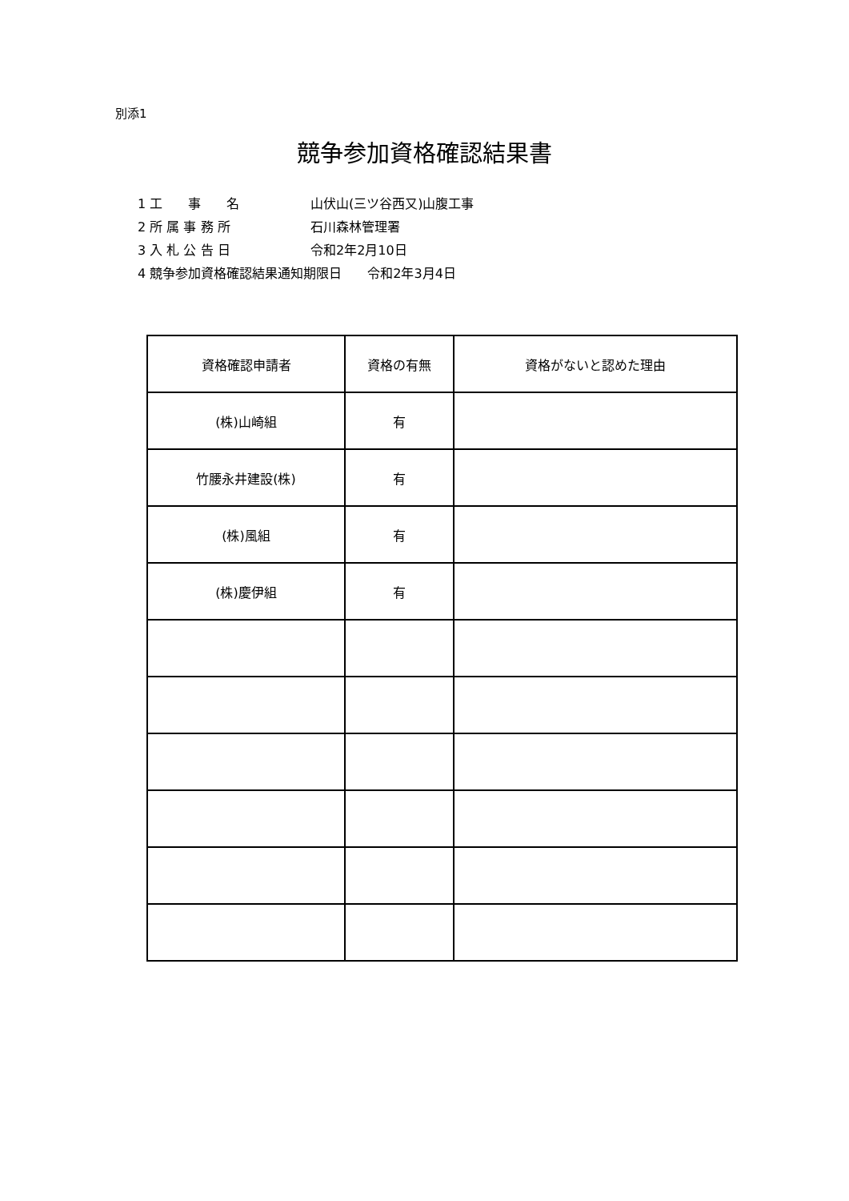別添1
競争参加資格確認結果書
1 工　　事　　名 山伏山(三ツ谷西又)山腹工事
2 所 属 事 務 所 石川森林管理署
3 入 札 公 告 日 令和2年2月10日
4 競争参加資格確認結果通知期限日　　令和2年3月4日
| 資格確認申請者 | 資格の有無 | 資格がないと認めた理由 |
| --- | --- | --- |
| (株)山崎組 | 有 | |
| 竹腰永井建設(株) | 有 | |
| (株)風組 | 有 | |
| (株)慶伊組 | 有 | |